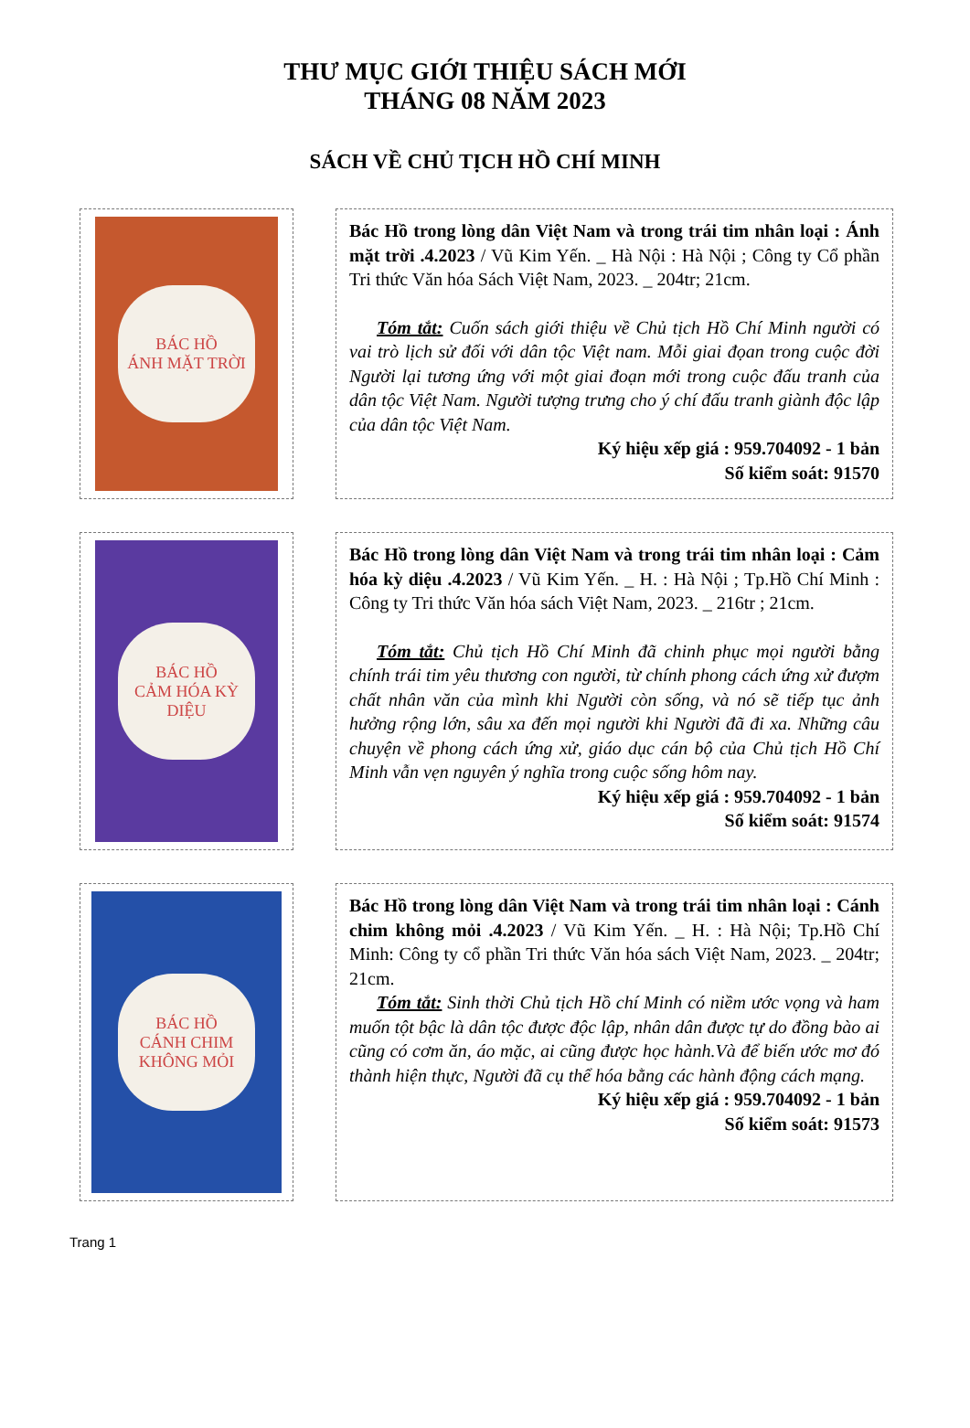THƯ MỤC GIỚI THIỆU SÁCH MỚI
THÁNG 08 NĂM 2023
SÁCH VỀ CHỦ TỊCH HỒ CHÍ MINH
BÁC HỒ
ÁNH MẶT TRỜI
Bác Hồ trong lòng dân Việt Nam và trong trái tim nhân loại : Ánh mặt trời .4.2023 / Vũ Kim Yến. _ Hà Nội : Hà Nội ; Công ty Cổ phần Tri thức Văn hóa Sách Việt Nam, 2023. _ 204tr; 21cm.
Tóm tắt: Cuốn sách giới thiệu về Chủ tịch Hồ Chí Minh người có vai trò lịch sử đối với dân tộc Việt nam. Mỗi giai đọan trong cuộc đời Người lại tương ứng với một giai đoạn mới trong cuộc đấu tranh của dân tộc Việt Nam. Người tượng trưng cho ý chí đấu tranh giành độc lập của dân tộc Việt Nam.
Ký hiệu xếp giá : 959.704092 - 1 bản
Số kiểm soát: 91570
BÁC HỒ
CẢM HÓA KỲ DIỆU
Bác Hồ trong lòng dân Việt Nam và trong trái tim nhân loại : Cảm hóa kỳ diệu .4.2023 / Vũ Kim Yến. _ H. : Hà Nội ; Tp.Hồ Chí Minh : Công ty Tri thức Văn hóa sách Việt Nam, 2023. _ 216tr ; 21cm.
Tóm tắt: Chủ tịch Hồ Chí Minh đã chinh phục mọi người bằng chính trái tim yêu thương con người, từ chính phong cách ứng xử đượm chất nhân văn của mình khi Người còn sống, và nó sẽ tiếp tục ảnh hưởng rộng lớn, sâu xa đến mọi người khi Người đã đi xa. Những câu chuyện về phong cách ứng xử, giáo dục cán bộ của Chủ tịch Hồ Chí Minh vẫn vẹn nguyên ý nghĩa trong cuộc sống hôm nay.
Ký hiệu xếp giá : 959.704092 - 1 bản
Số kiểm soát: 91574
BÁC HỒ
CÁNH CHIM KHÔNG MỎI
Bác Hồ trong lòng dân Việt Nam và trong trái tim nhân loại : Cánh chim không mỏi .4.2023 / Vũ Kim Yến. _ H. : Hà Nội; Tp.Hồ Chí Minh: Công ty cổ phần Tri thức Văn hóa sách Việt Nam, 2023. _ 204tr; 21cm.
Tóm tắt: Sinh thời Chủ tịch Hồ chí Minh có niềm ước vọng và ham muốn tột bậc là dân tộc được độc lập, nhân dân được tự do đồng bào ai cũng có cơm ăn, áo mặc, ai cũng được học hành.Và để biến ước mơ đó thành hiện thực, Người đã cụ thể hóa bằng các hành động cách mạng.
Ký hiệu xếp giá : 959.704092 - 1 bản
Số kiểm soát: 91573
Trang 1